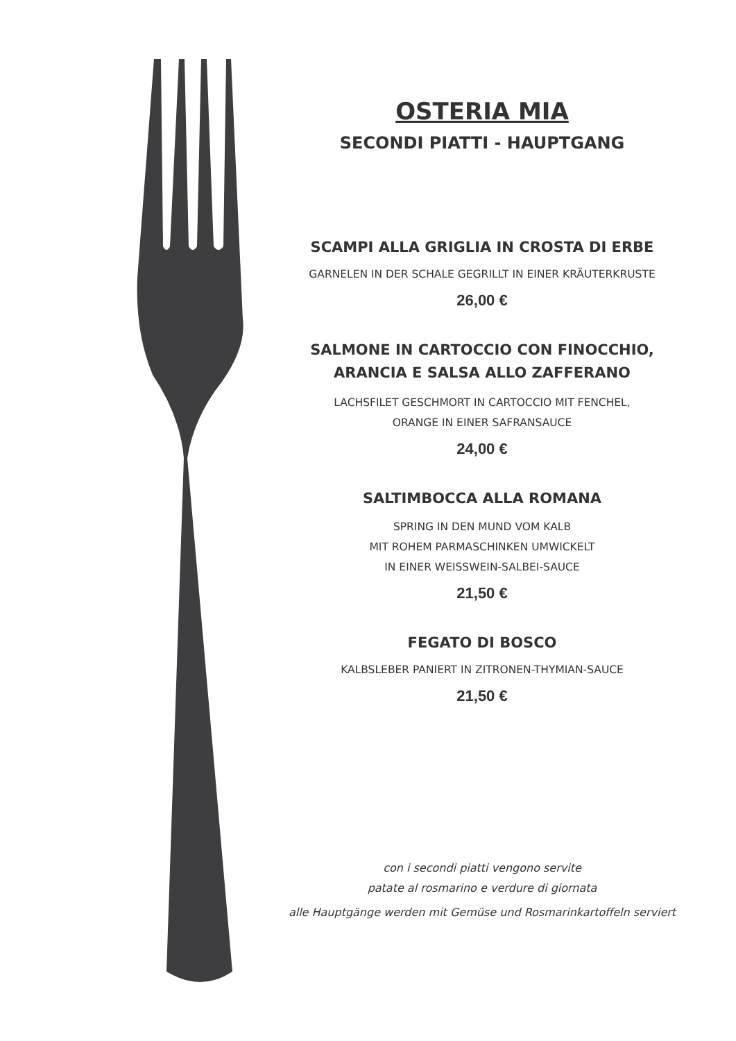OSTERIA MIA
SECONDI PIATTI - HAUPTGANG
SCAMPI ALLA GRIGLIA IN CROSTA DI ERBE
GARNELEN IN DER SCHALE GEGRILLT IN EINER KRÄUTERKRUSTE
26,00 €
SALMONE IN CARTOCCIO CON FINOCCHIO,
ARANCIA E SALSA ALLO ZAFFERANO
LACHSFILET GESCHMORT IN CARTOCCIO MIT FENCHEL,
ORANGE IN EINER SAFRANSAUCE
24,00 €
SALTIMBOCCA ALLA ROMANA
SPRING IN DEN MUND VOM KALB
MIT ROHEM PARMASCHINKEN UMWICKELT
IN EINER WEISSWEIN-SALBEI-SAUCE
21,50 €
FEGATO DI BOSCO
KALBSLEBER PANIERT IN ZITRONEN-THYMIAN-SAUCE
21,50 €
con i secondi piatti vengono servite
patate al rosmarino e verdure di giornata
alle Hauptgänge werden mit Gemüse und Rosmarinkartoffeln serviert